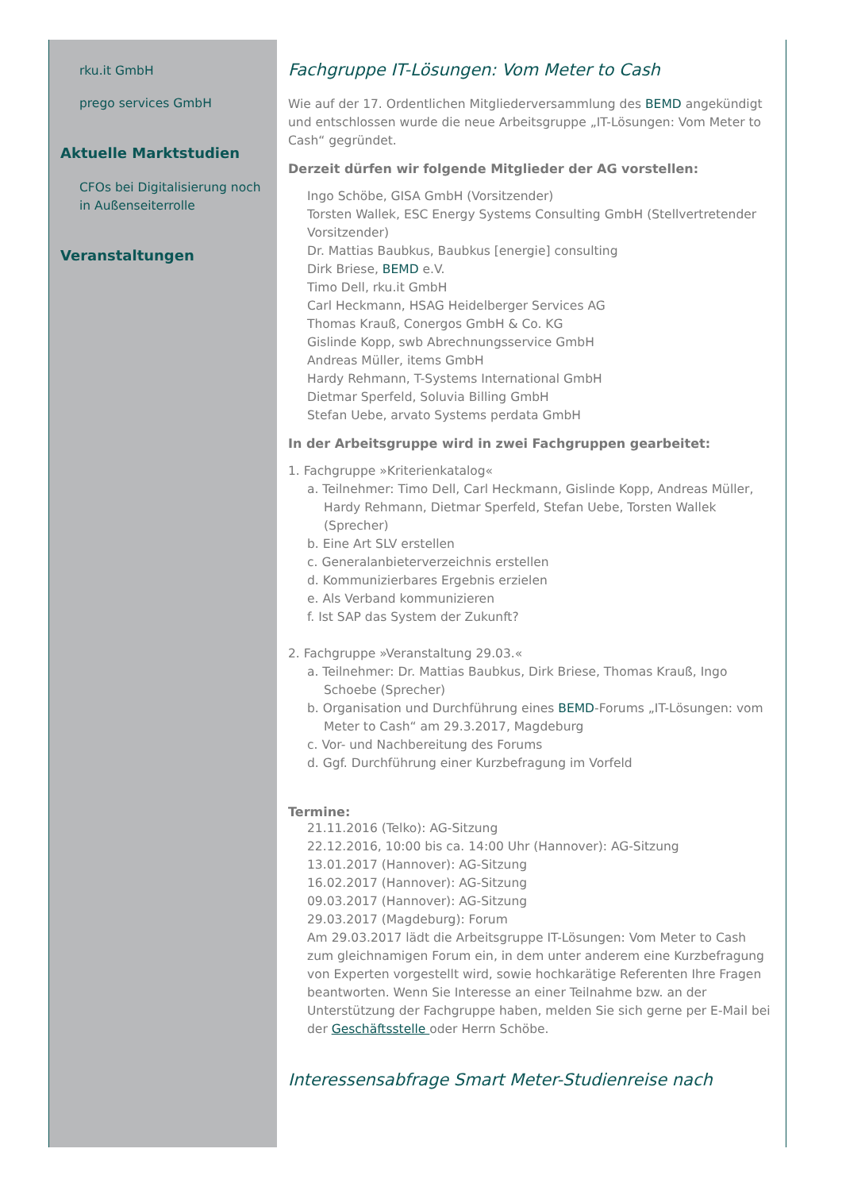rku.it GmbH
prego services GmbH
Aktuelle Marktstudien
CFOs bei Digitalisierung noch in Außenseiterrolle
Veranstaltungen
Fachgruppe IT-Lösungen: Vom Meter to Cash
Wie auf der 17. Ordentlichen Mitgliederversammlung des BEMD angekündigt und entschlossen wurde die neue Arbeitsgruppe „IT-Lösungen: Vom Meter to Cash“ gegründet.
Derzeit dürfen wir folgende Mitglieder der AG vorstellen:
Ingo Schöbe, GISA GmbH (Vorsitzender)
Torsten Wallek, ESC Energy Systems Consulting GmbH (Stellvertretender Vorsitzender)
Dr. Mattias Baubkus, Baubkus [energie] consulting
Dirk Briese, BEMD e.V.
Timo Dell, rku.it GmbH
Carl Heckmann, HSAG Heidelberger Services AG
Thomas Krauß, Conergos GmbH & Co. KG
Gislinde Kopp, swb Abrechnungsservice GmbH
Andreas Müller, items GmbH
Hardy Rehmann, T-Systems International GmbH
Dietmar Sperfeld, Soluvia Billing GmbH
Stefan Uebe, arvato Systems perdata GmbH
In der Arbeitsgruppe wird in zwei Fachgruppen gearbeitet:
1. Fachgruppe »Kriterienkatalog«
a. Teilnehmer: Timo Dell, Carl Heckmann, Gislinde Kopp, Andreas Müller, Hardy Rehmann, Dietmar Sperfeld, Stefan Uebe, Torsten Wallek (Sprecher)
b. Eine Art SLV erstellen
c. Generalanbieterverzeichnis erstellen
d. Kommunizierbares Ergebnis erzielen
e. Als Verband kommunizieren
f. Ist SAP das System der Zukunft?
2. Fachgruppe »Veranstaltung 29.03.«
a. Teilnehmer: Dr. Mattias Baubkus, Dirk Briese, Thomas Krauß, Ingo Schoebe (Sprecher)
b. Organisation und Durchführung eines BEMD-Forums „IT-Lösungen: vom Meter to Cash“ am 29.3.2017, Magdeburg
c. Vor- und Nachbereitung des Forums
d. Ggf. Durchführung einer Kurzbefragung im Vorfeld
Termine:
21.11.2016 (Telko): AG-Sitzung
22.12.2016, 10:00 bis ca. 14:00 Uhr (Hannover): AG-Sitzung
13.01.2017 (Hannover): AG-Sitzung
16.02.2017 (Hannover): AG-Sitzung
09.03.2017 (Hannover): AG-Sitzung
29.03.2017 (Magdeburg): Forum
Am 29.03.2017 lädt die Arbeitsgruppe IT-Lösungen: Vom Meter to Cash zum gleichnamigen Forum ein, in dem unter anderem eine Kurzbefragung von Experten vorgestellt wird, sowie hochkarätige Referenten Ihre Fragen beantworten. Wenn Sie Interesse an einer Teilnahme bzw. an der Unterstützung der Fachgruppe haben, melden Sie sich gerne per E-Mail bei der Geschäftsstelle oder Herrn Schöbe.
Interessensabfrage Smart Meter-Studienreise nach